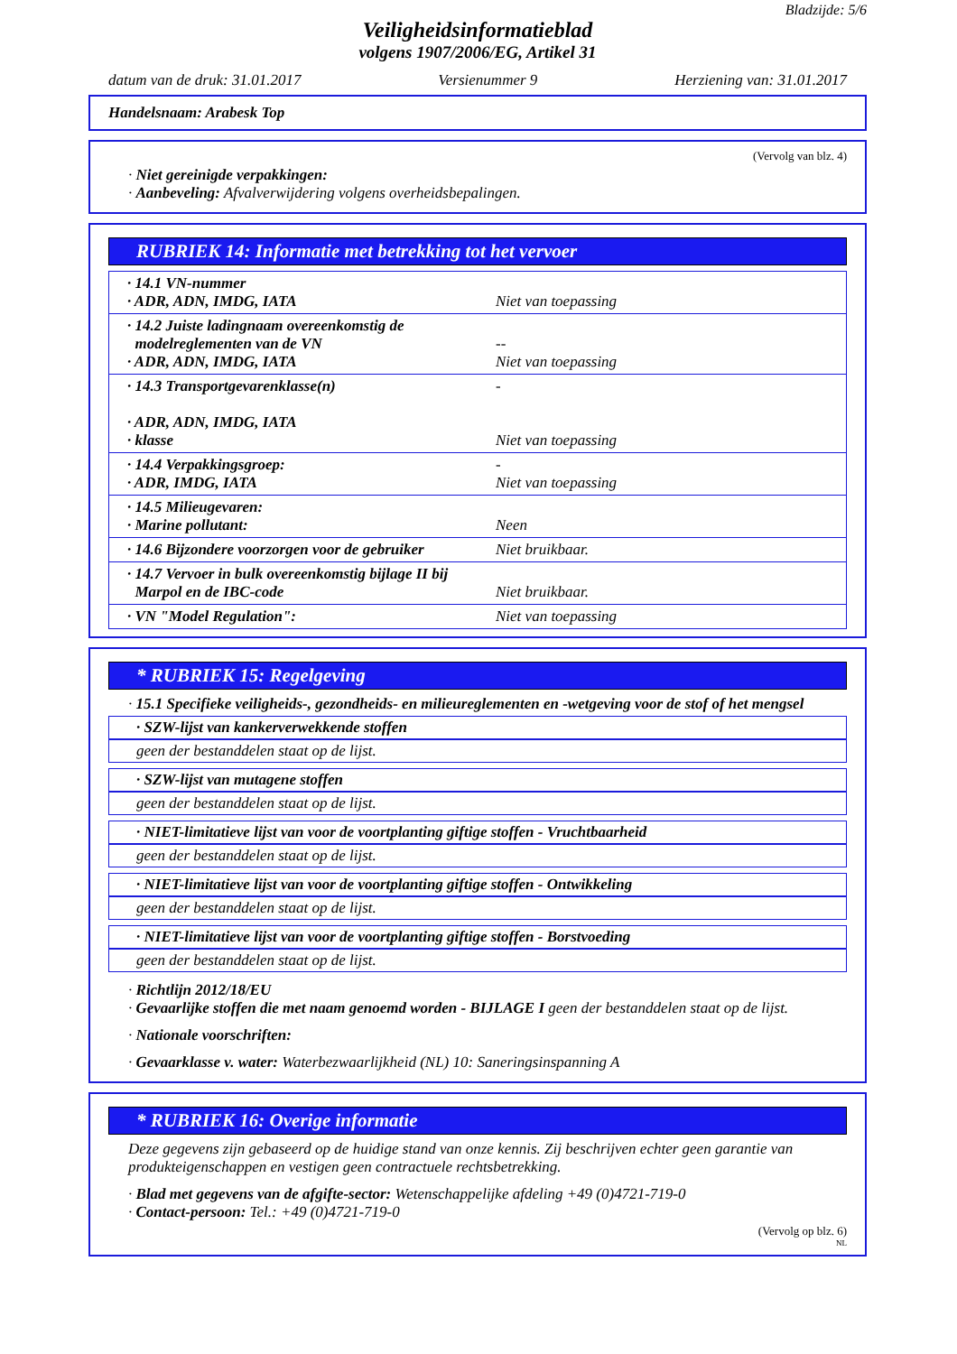Bladzijde: 5/6
Veiligheidsinformatieblad
volgens 1907/2006/EG, Artikel 31
datum van de druk: 31.01.2017 Versienummer 9 Herziening van: 31.01.2017
Handelsnaam: Arabesk Top
(Vervolg van blz. 4)
· Niet gereinigde verpakkingen:
· Aanbeveling: Afvalverwijdering volgens overheidsbepalingen.
RUBRIEK 14: Informatie met betrekking tot het vervoer
| · 14.1 VN-nummer · ADR, ADN, IMDG, IATA | Niet van toepassing |
| · 14.2 Juiste ladingnaam overeenkomstig de modelreglementen van de VN · ADR, ADN, IMDG, IATA | -- Niet van toepassing |
| · 14.3 Transportgevarenklasse(n) · ADR, ADN, IMDG, IATA · klasse | - Niet van toepassing |
| · 14.4 Verpakkingsgroep: · ADR, IMDG, IATA | - Niet van toepassing |
| · 14.5 Milieugevaren: · Marine pollutant: | Neen |
| · 14.6 Bijzondere voorzorgen voor de gebruiker | Niet bruikbaar. |
| · 14.7 Vervoer in bulk overeenkomstig bijlage II bij Marpol en de IBC-code | Niet bruikbaar. |
| · VN "Model Regulation": | Niet van toepassing |
* RUBRIEK 15: Regelgeving
· 15.1 Specifieke veiligheids-, gezondheids- en milieureglementen en -wetgeving voor de stof of het mengsel
· SZW-lijst van kankerverwekkende stoffen
geen der bestanddelen staat op de lijst.
· SZW-lijst van mutagene stoffen
geen der bestanddelen staat op de lijst.
· NIET-limitatieve lijst van voor de voortplanting giftige stoffen - Vruchtbaarheid
geen der bestanddelen staat op de lijst.
· NIET-limitatieve lijst van voor de voortplanting giftige stoffen - Ontwikkeling
geen der bestanddelen staat op de lijst.
· NIET-limitatieve lijst van voor de voortplanting giftige stoffen - Borstvoeding
geen der bestanddelen staat op de lijst.
· Richtlijn 2012/18/EU
· Gevaarlijke stoffen die met naam genoemd worden - BIJLAGE I geen der bestanddelen staat op de lijst.
· Nationale voorschriften:
· Gevaarklasse v. water: Waterbezwaarlijkheid (NL) 10: Saneringsinspanning A
* RUBRIEK 16: Overige informatie
Deze gegevens zijn gebaseerd op de huidige stand van onze kennis. Zij beschrijven echter geen garantie van produkteigenschappen en vestigen geen contractuele rechtsbetrekking.
· Blad met gegevens van de afgifte-sector: Wetenschappelijke afdeling +49 (0)4721-719-0
· Contact-persoon: Tel.: +49 (0)4721-719-0
(Vervolg op blz. 6)
NL